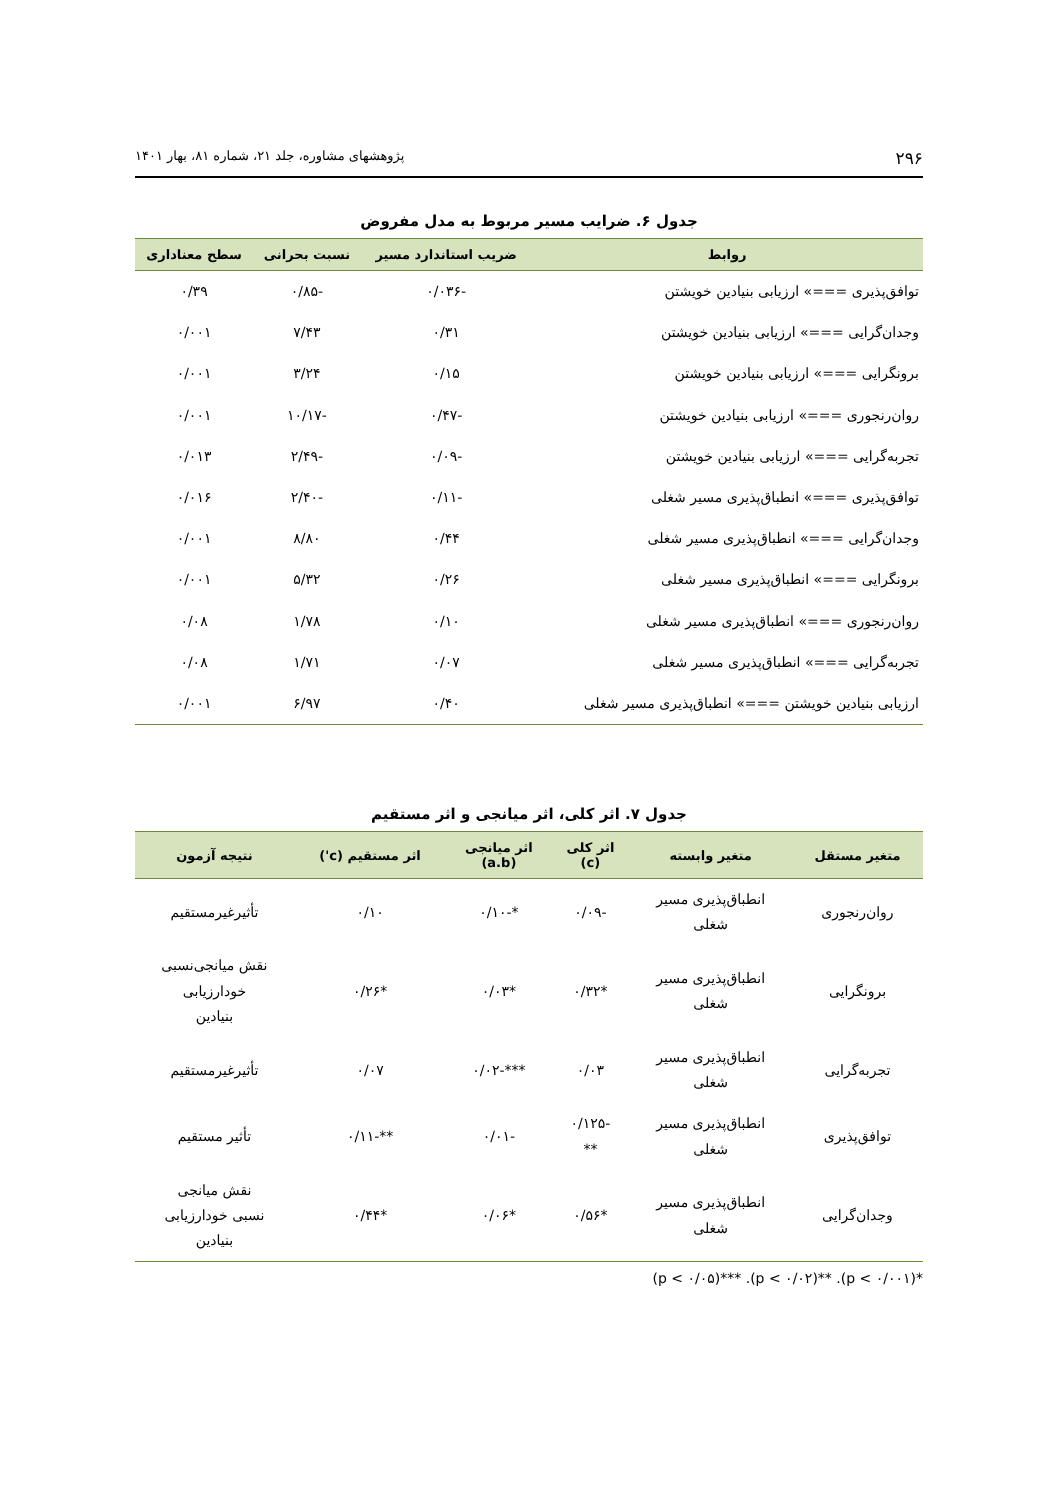۲۹۶ پژوهشهای مشاوره، جلد ۲۱، شماره ۸۱، بهار ۱۴۰۱
جدول ۶. ضرایب مسیر مربوط به مدل مفروض
| روابط | ضریب استاندارد مسیر | نسبت بحرانی | سطح معناداری |
| --- | --- | --- | --- |
| توافق‌پذیری ===» ارزیابی بنیادین خویشتن | -۰/۰۳۶ | -۰/۸۵ | ۰/۳۹ |
| وجدان‌گرایی ===» ارزیابی بنیادین خویشتن | ۰/۳۱ | ۷/۴۳ | ۰/۰۰۱ |
| برونگرایی ===» ارزیابی بنیادین خویشتن | ۰/۱۵ | ۳/۲۴ | ۰/۰۰۱ |
| روان‌رنجوری ===» ارزیابی بنیادین خویشتن | -۰/۴۷ | -۱۰/۱۷ | ۰/۰۰۱ |
| تجربه‌گرایی ===» ارزیابی بنیادین خویشتن | -۰/۰۹ | -۲/۴۹ | ۰/۰۱۳ |
| توافق‌پذیری ===» انطباق‌پذیری مسیر شغلی | -۰/۱۱ | -۲/۴۰ | ۰/۰۱۶ |
| وجدان‌گرایی ===» انطباق‌پذیری مسیر شغلی | ۰/۴۴ | ۸/۸۰ | ۰/۰۰۱ |
| برونگرایی ===» انطباق‌پذیری مسیر شغلی | ۰/۲۶ | ۵/۳۲ | ۰/۰۰۱ |
| روان‌رنجوری ===» انطباق‌پذیری مسیر شغلی | ۰/۱۰ | ۱/۷۸ | ۰/۰۸ |
| تجربه‌گرایی ===» انطباق‌پذیری مسیر شغلی | ۰/۰۷ | ۱/۷۱ | ۰/۰۸ |
| ارزیابی بنیادین خویشتن ===» انطباق‌پذیری مسیر شغلی | ۰/۴۰ | ۶/۹۷ | ۰/۰۰۱ |
جدول ۷. اثر کلی، اثر میانجی و اثر مستقیم
| متغیر مستقل | متغیر وابسته | اثر کلی (c) | اثر میانجی (a.b) | اثر مستقیم (c') | نتیجه آزمون |
| --- | --- | --- | --- | --- | --- |
| روان‌رنجوری | انطباق‌پذیری مسیر شغلی | -۰/۰۹ | *-۰/۱۰ | ۰/۱۰ | تأثیرغیرمستقیم |
| برونگرایی | انطباق‌پذیری مسیر شغلی | *۰/۳۲ | *۰/۰۳ | *۰/۲۶ | نقش میانجی‌نسبی خودارزیابی بنیادین |
| تجربه‌گرایی | انطباق‌پذیری مسیر شغلی | ۰/۰۳ | ***-۰/۰۲ | ۰/۰۷ | تأثیرغیرمستقیم |
| توافق‌پذیری | انطباق‌پذیری مسیر شغلی | -۰/۱۲۵ ** | -۰/۰۱ | **-۰/۱۱ | تأثیر مستقیم |
| وجدان‌گرایی | انطباق‌پذیری مسیر شغلی | *۰/۵۶ | *۰/۰۶ | *۰/۴۴ | نقش میانجی نسبی خودارزیابی بنیادین |
*(p < ۰/۰۰۱). **(p < ۰/۰۲). ***(p < ۰/۰۵)